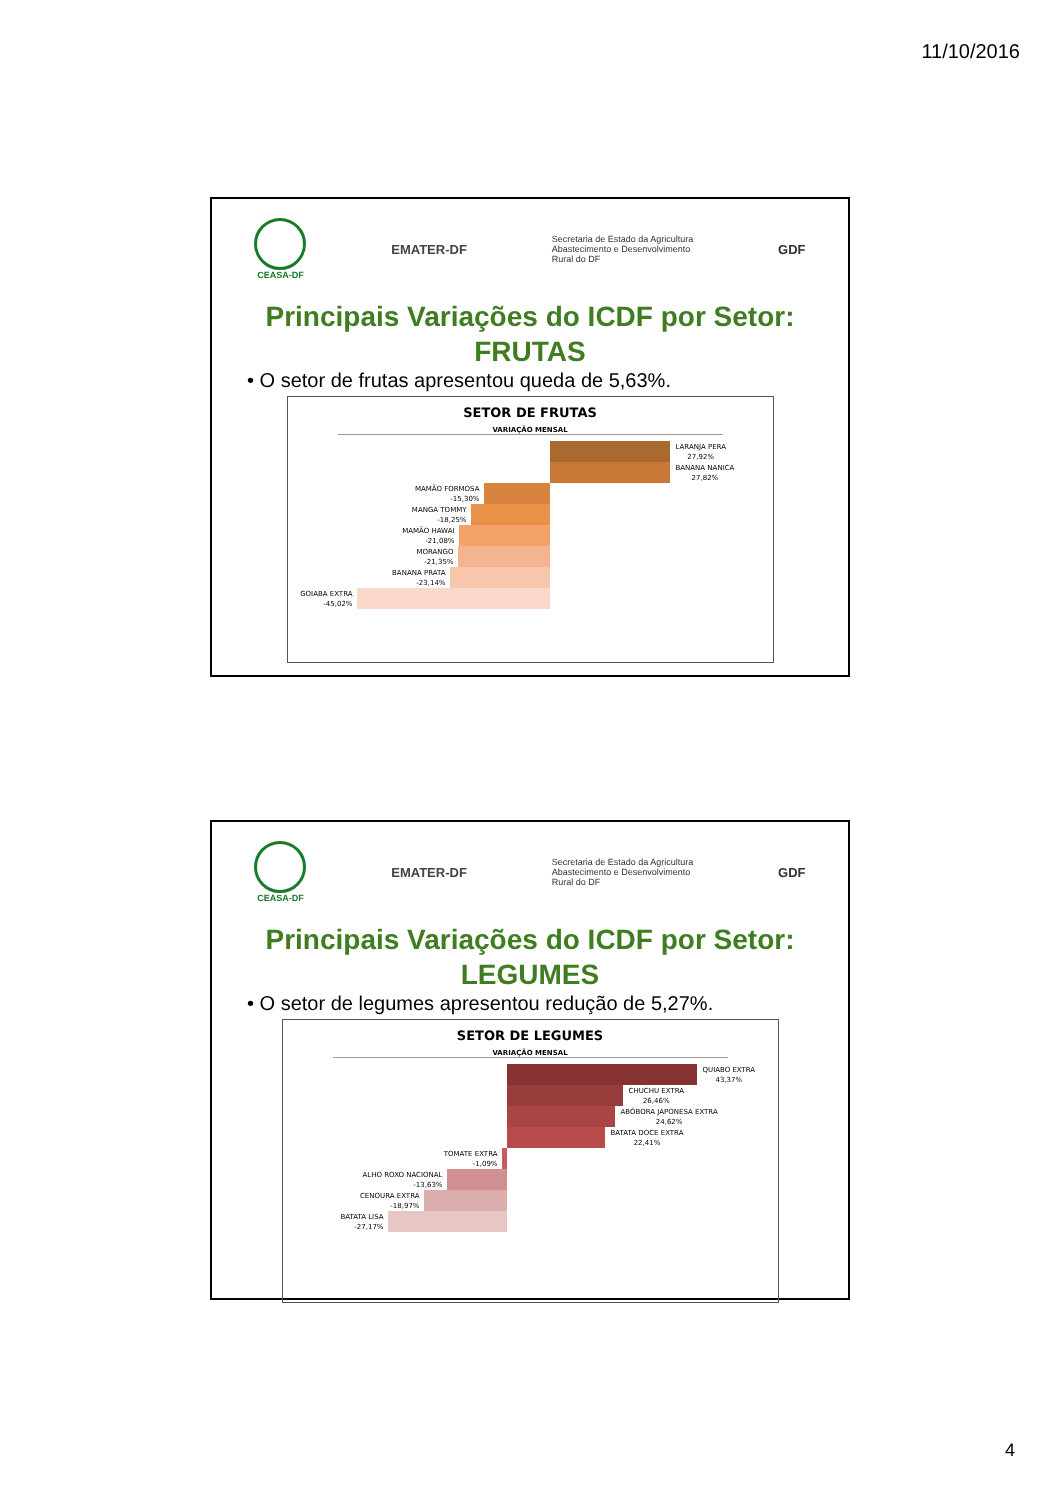11/10/2016
CEASA-DF
EMATER-DF
Secretaria de Estado da Agricultura
Abastecimento e Desenvolvimento
Rural do DF
GDF
Principais Variações do ICDF por Setor:
FRUTAS
• O setor de frutas apresentou queda de 5,63%.
SETOR DE FRUTAS
VARIAÇÃO MENSAL
LARANJA PERA
27,92%
BANANA NANICA
27,82%
MAMÃO FORMOSA
-15,30%
MANGA TOMMY
-18,25%
MAMÃO HAWAI
-21,08%
MORANGO
-21,35%
BANANA PRATA
-23,14%
GOIABA EXTRA
-45,02%
CEASA-DF
EMATER-DF
Secretaria de Estado da Agricultura
Abastecimento e Desenvolvimento
Rural do DF
GDF
Principais Variações do ICDF por Setor:
LEGUMES
• O setor de legumes apresentou redução de 5,27%.
SETOR DE LEGUMES
VARIAÇÃO MENSAL
QUIABO EXTRA
43,37%
CHUCHU EXTRA
26,46%
ABÓBORA JAPONESA EXTRA
24,62%
BATATA DOCE EXTRA
22,41%
TOMATE EXTRA
-1,09%
ALHO ROXO NACIONAL
-13,63%
CENOURA EXTRA
-18,97%
BATATA LISA
-27,17%
4